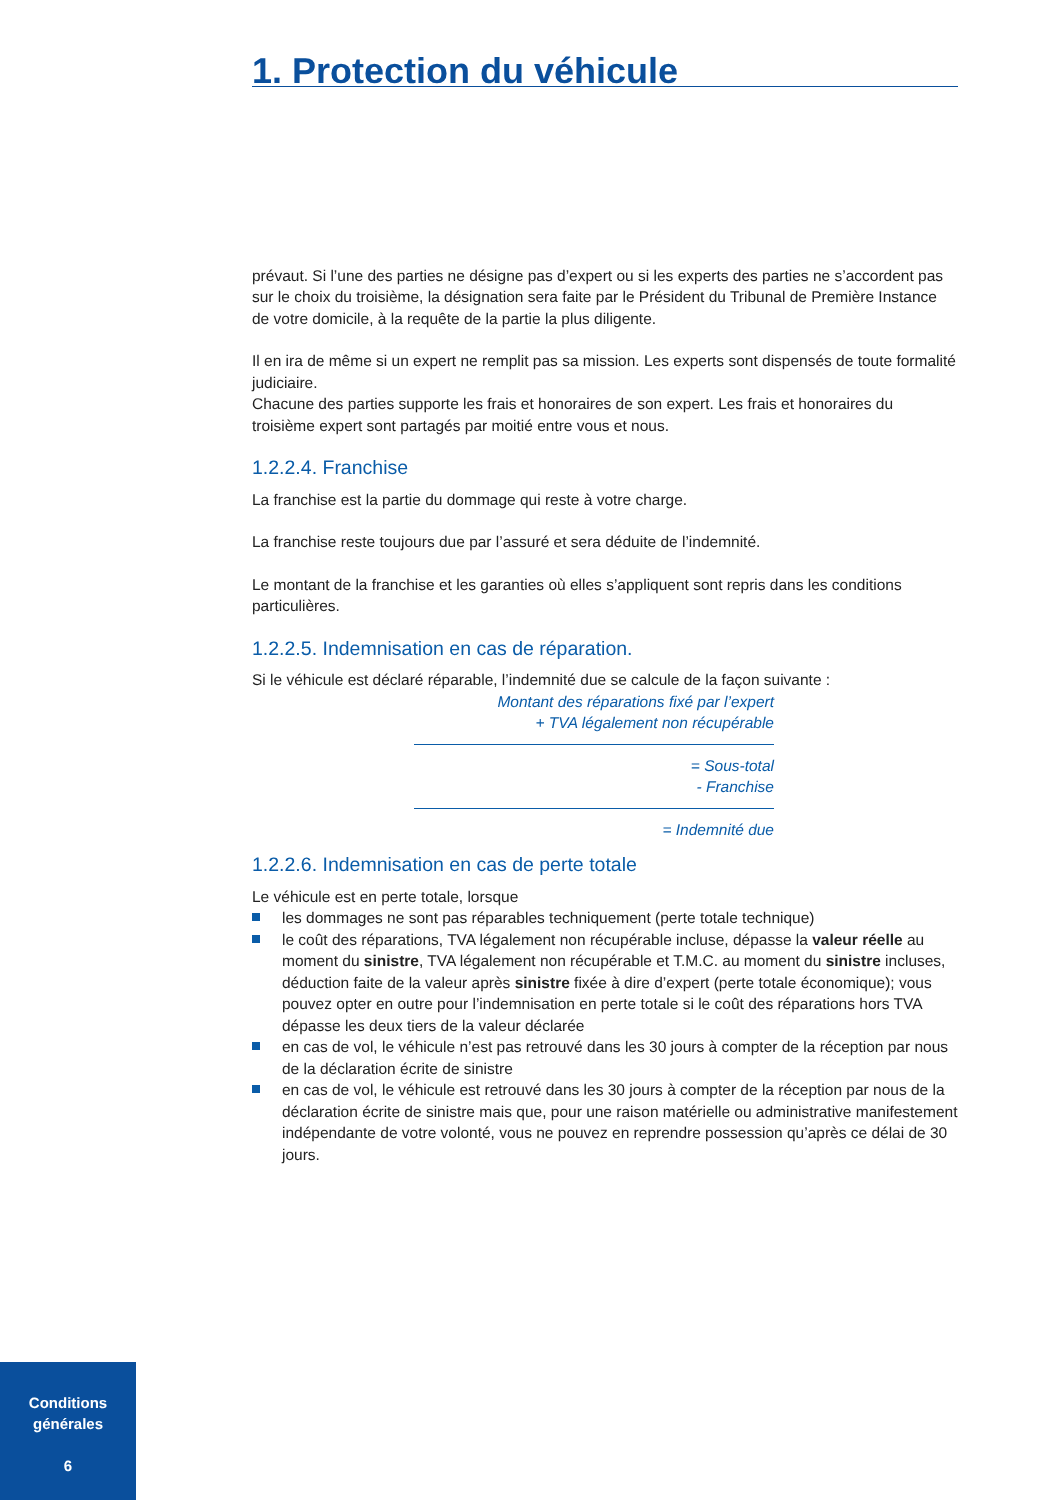1. Protection du véhicule
prévaut. Si l’une des parties ne désigne pas d’expert ou si les experts des parties ne s’accordent pas sur le choix du troisième, la désignation sera faite par le Président du Tribunal de Première Instance de votre domicile, à la requête de la partie la plus diligente.
Il en ira de même si un expert ne remplit pas sa mission. Les experts sont dispensés de toute formalité judiciaire.
Chacune des parties supporte les frais et honoraires de son expert. Les frais et honoraires du troisième expert sont partagés par moitié entre vous et nous.
1.2.2.4. Franchise
La franchise est la partie du dommage qui reste à votre charge.
La franchise reste toujours due par l’assuré et sera déduite de l’indemnité.
Le montant de la franchise et les garanties où elles s’appliquent sont repris dans les conditions particulières.
1.2.2.5. Indemnisation en cas de réparation.
Si le véhicule est déclaré réparable, l’indemnité due se calcule de la façon suivante :
Montant des réparations fixé par l’expert
+ TVA légalement non récupérable
= Sous-total
- Franchise
= Indemnité due
1.2.2.6. Indemnisation en cas de perte totale
Le véhicule est en perte totale, lorsque
les dommages ne sont pas réparables techniquement (perte totale technique)
le coût des réparations, TVA légalement non récupérable incluse, dépasse la valeur réelle au moment du sinistre, TVA légalement non récupérable et T.M.C. au moment du sinistre incluses, déduction faite de la valeur après sinistre fixée à dire d’expert (perte totale économique); vous pouvez opter en outre pour l’indemnisation en perte totale si le coût des réparations hors TVA dépasse les deux tiers de la valeur déclarée
en cas de vol, le véhicule n’est pas retrouvé dans les 30 jours à compter de la réception par nous de la déclaration écrite de sinistre
en cas de vol, le véhicule est retrouvé dans les 30 jours à compter de la réception par nous de la déclaration écrite de sinistre mais que, pour une raison matérielle ou administrative manifestement indépendante de votre volonté, vous ne pouvez en reprendre possession qu’après ce délai de 30 jours.
Conditions
générales
6